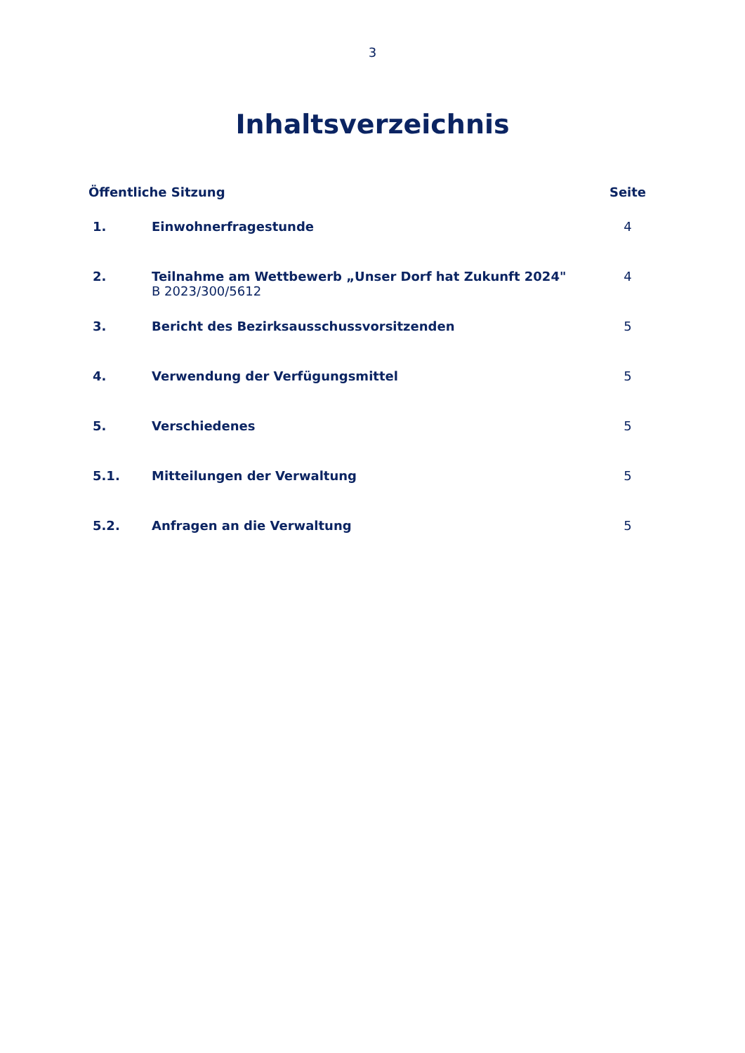3
Inhaltsverzeichnis
| Öffentliche Sitzung | | Seite |
| --- | --- | --- |
| 1. | Einwohnerfragestunde | 4 |
| 2. | Teilnahme am Wettbewerb „Unser Dorf hat Zukunft 2024" B 2023/300/5612 | 4 |
| 3. | Bericht des Bezirksausschussvorsitzenden | 5 |
| 4. | Verwendung der Verfügungsmittel | 5 |
| 5. | Verschiedenes | 5 |
| 5.1. | Mitteilungen der Verwaltung | 5 |
| 5.2. | Anfragen an die Verwaltung | 5 |